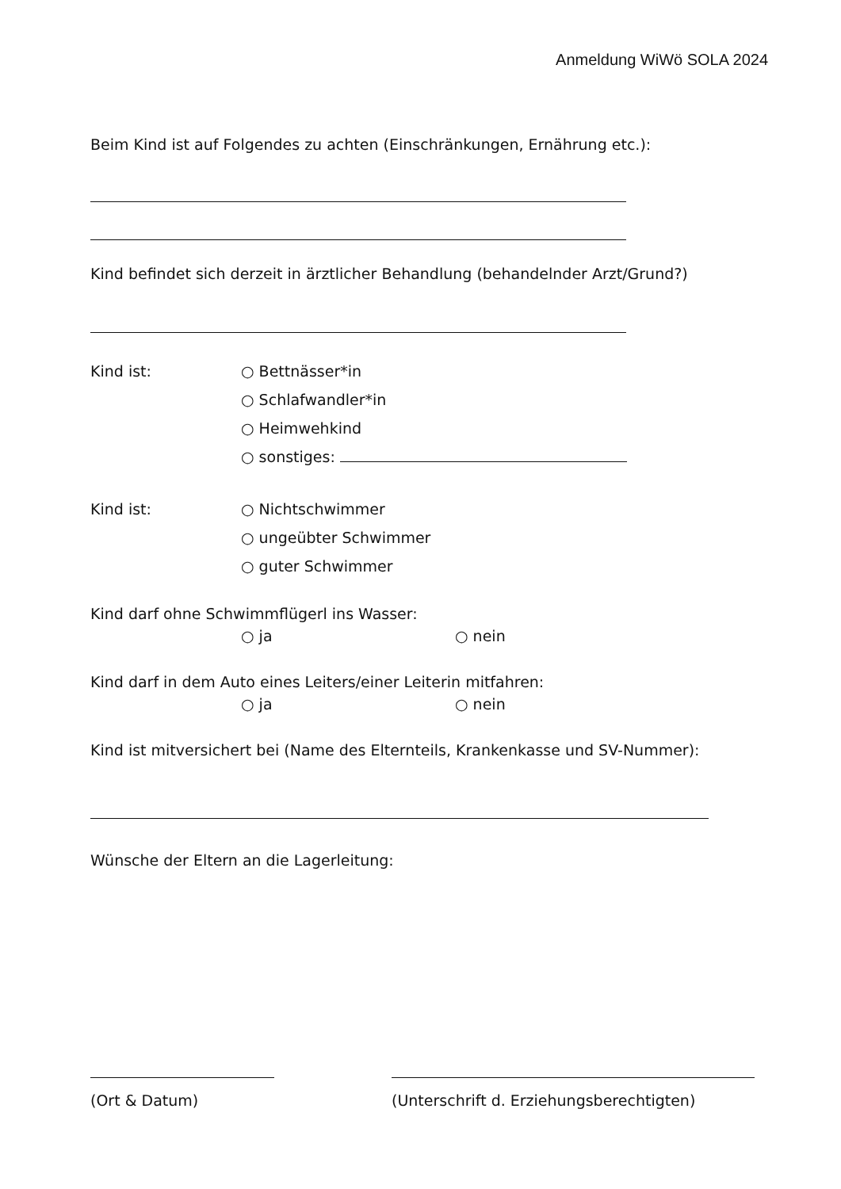Anmeldung WiWö SOLA 2024
Beim Kind ist auf Folgendes zu achten (Einschränkungen, Ernährung etc.):
Kind befindet sich derzeit in ärztlicher Behandlung (behandelnder Arzt/Grund?)
Kind ist: ○ Bettnässer*in
○ Schlafwandler*in
○ Heimwehkind
○ sonstiges:
Kind ist: ○ Nichtschwimmer
○ ungeübter Schwimmer
○ guter Schwimmer
Kind darf ohne Schwimmflügerl ins Wasser:
○ ja ○ nein
Kind darf in dem Auto eines Leiters/einer Leiterin mitfahren:
○ ja ○ nein
Kind ist mitversichert bei (Name des Elternteils, Krankenkasse und SV-Nummer):
Wünsche der Eltern an die Lagerleitung:
(Ort & Datum) (Unterschrift d. Erziehungsberechtigten)